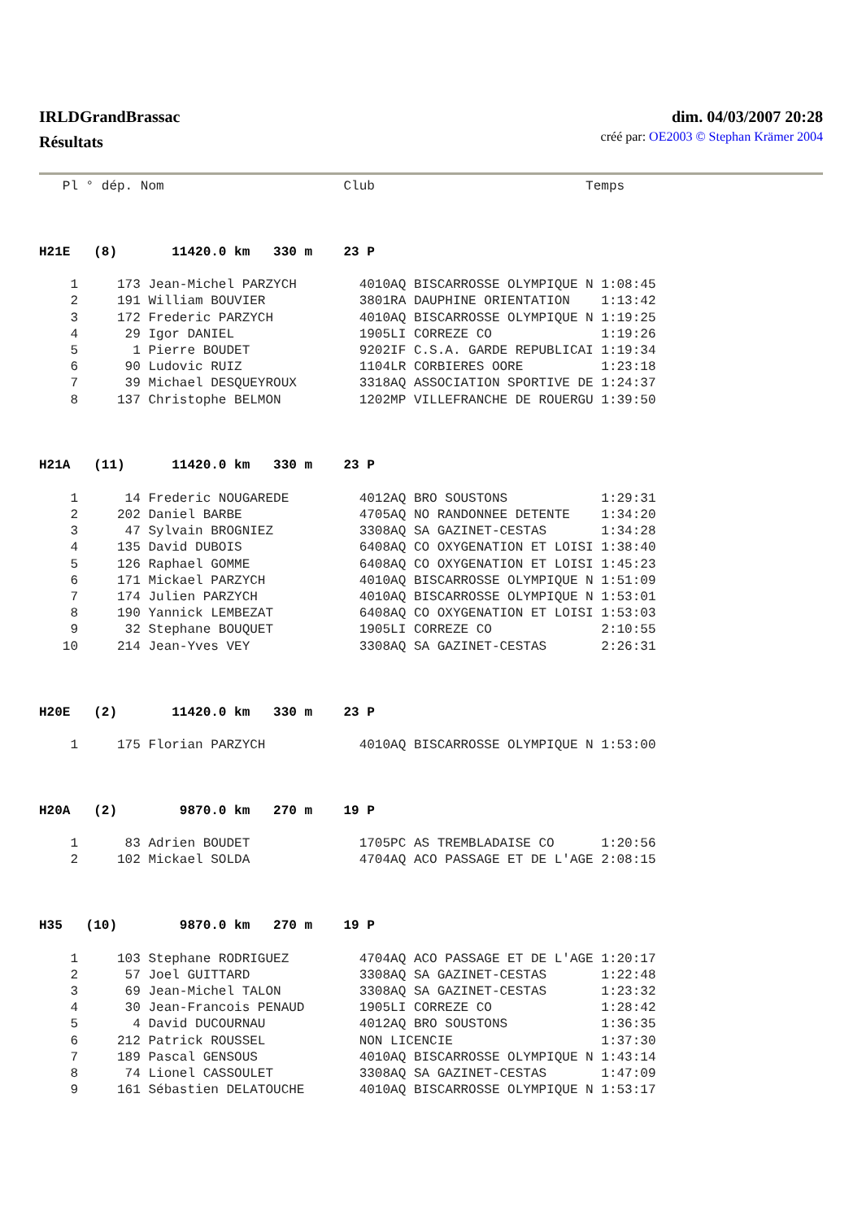IRLDGrandBrassac
Résultats
dim. 04/03/2007 20:28
créé par: OE2003 © Stephan Krämer 2004
   Pl ° dép. Nom                       Club                           Temps



H21E   (8)       11420.0 km   330 m    23 P

    1     173 Jean-Michel PARZYCH        4010AQ BISCARROSSE OLYMPIQUE N 1:08:45
    2     191 William BOUVIER            3801RA DAUPHINE ORIENTATION    1:13:42
    3     172 Frederic PARZYCH           4010AQ BISCARROSSE OLYMPIQUE N 1:19:25
    4      29 Igor DANIEL                1905LI CORREZE CO              1:19:26
    5       1 Pierre BOUDET              9202IF C.S.A. GARDE REPUBLICAI 1:19:34
    6      90 Ludovic RUIZ               1104LR CORBIERES OORE          1:23:18
    7      39 Michael DESQUEYROUX        3318AQ ASSOCIATION SPORTIVE DE 1:24:37
    8     137 Christophe BELMON          1202MP VILLEFRANCHE DE ROUERGU 1:39:50



H21A   (11)      11420.0 km   330 m    23 P

    1      14 Frederic NOUGAREDE         4012AQ BRO SOUSTONS            1:29:31
    2     202 Daniel BARBE               4705AQ NO RANDONNEE DETENTE    1:34:20
    3      47 Sylvain BROGNIEZ           3308AQ SA GAZINET-CESTAS       1:34:28
    4     135 David DUBOIS               6408AQ CO OXYGENATION ET LOISI 1:38:40
    5     126 Raphael GOMME              6408AQ CO OXYGENATION ET LOISI 1:45:23
    6     171 Mickael PARZYCH            4010AQ BISCARROSSE OLYMPIQUE N 1:51:09
    7     174 Julien PARZYCH             4010AQ BISCARROSSE OLYMPIQUE N 1:53:01
    8     190 Yannick LEMBEZAT           6408AQ CO OXYGENATION ET LOISI 1:53:03
    9      32 Stephane BOUQUET           1905LI CORREZE CO              2:10:55
   10     214 Jean-Yves VEY              3308AQ SA GAZINET-CESTAS       2:26:31



H20E   (2)       11420.0 km   330 m    23 P

    1     175 Florian PARZYCH            4010AQ BISCARROSSE OLYMPIQUE N 1:53:00



H20A   (2)        9870.0 km   270 m    19 P

    1      83 Adrien BOUDET              1705PC AS TREMBLADAISE CO      1:20:56
    2     102 Mickael SOLDA              4704AQ ACO PASSAGE ET DE L'AGE 2:08:15



H35   (10)        9870.0 km   270 m    19 P

    1     103 Stephane RODRIGUEZ         4704AQ ACO PASSAGE ET DE L'AGE 1:20:17
    2      57 Joel GUITTARD              3308AQ SA GAZINET-CESTAS       1:22:48
    3      69 Jean-Michel TALON          3308AQ SA GAZINET-CESTAS       1:23:32
    4      30 Jean-Francois PENAUD       1905LI CORREZE CO              1:28:42
    5       4 David DUCOURNAU            4012AQ BRO SOUSTONS            1:36:35
    6     212 Patrick ROUSSEL            NON LICENCIE                   1:37:30
    7     189 Pascal GENSOUS             4010AQ BISCARROSSE OLYMPIQUE N 1:43:14
    8      74 Lionel CASSOULET           3308AQ SA GAZINET-CESTAS       1:47:09
    9     161 Sébastien DELATOUCHE       4010AQ BISCARROSSE OLYMPIQUE N 1:53:17